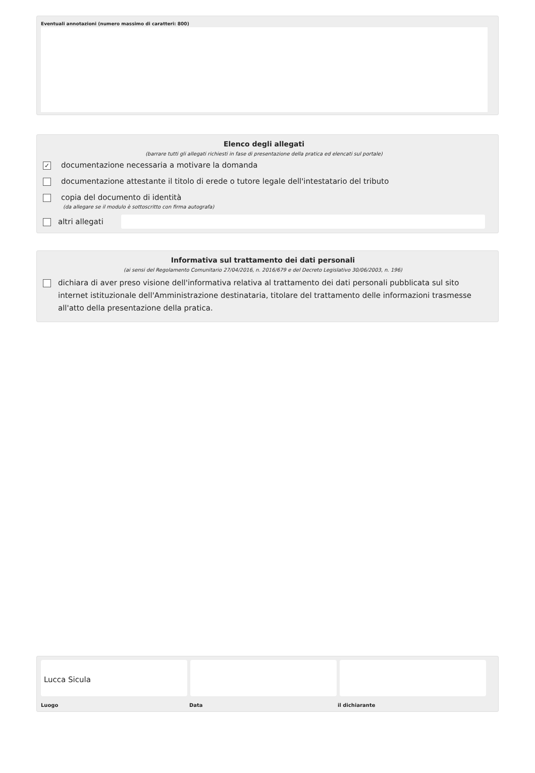Eventuali annotazioni (numero massimo di caratteri: 800)
Elenco degli allegati
(barrare tutti gli allegati richiesti in fase di presentazione della pratica ed elencati sul portale)
✓ documentazione necessaria a motivare la domanda
documentazione attestante il titolo di erede o tutore legale dell'intestatario del tributo
copia del documento di identità
(da allegare se il modulo è sottoscritto con firma autografa)
altri allegati
Informativa sul trattamento dei dati personali
(ai sensi del Regolamento Comunitario 27/04/2016, n. 2016/679 e del Decreto Legislativo 30/06/2003, n. 196)
dichiara di aver preso visione dell'informativa relativa al trattamento dei dati personali pubblicata sul sito internet istituzionale dell'Amministrazione destinataria, titolare del trattamento delle informazioni trasmesse all'atto della presentazione della pratica.
Lucca Sicula
Luogo Data il dichiarante